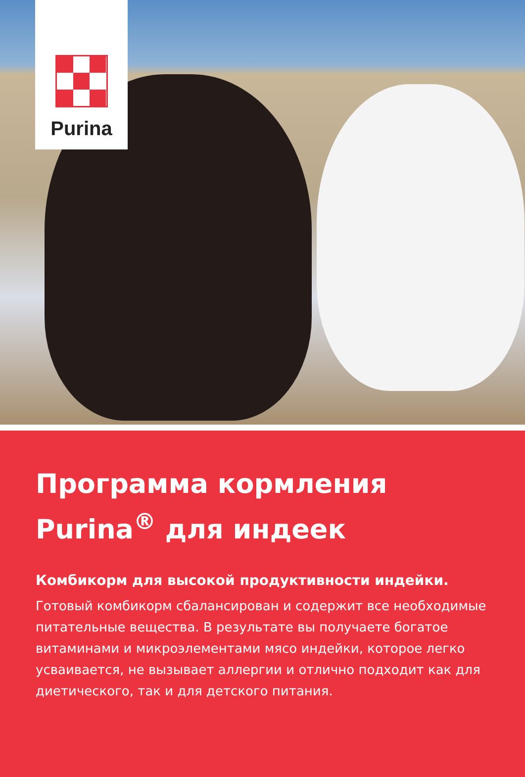Purina
Программа кормления Purina<sup>®</sup> для индеек
Комбикорм для высокой продуктивности индейки.
Готовый комбикорм сбалансирован и содержит все необходимые питательные вещества. В результате вы получаете богатое витаминами и микроэлементами мясо индейки, которое легко усваивается, не вызывает аллергии и отлично подходит как для диетического, так и для детского питания.